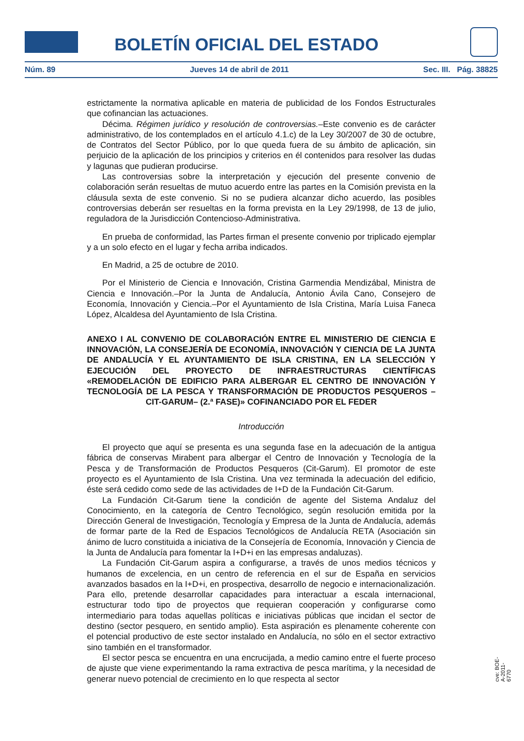BOLETÍN OFICIAL DEL ESTADO
Núm. 89 Jueves 14 de abril de 2011 Sec. III. Pág. 38825
estrictamente la normativa aplicable en materia de publicidad de los Fondos Estructurales que cofinancian las actuaciones.
Décima. Régimen jurídico y resolución de controversias.–Este convenio es de carácter administrativo, de los contemplados en el artículo 4.1.c) de la Ley 30/2007 de 30 de octubre, de Contratos del Sector Público, por lo que queda fuera de su ámbito de aplicación, sin perjuicio de la aplicación de los principios y criterios en él contenidos para resolver las dudas y lagunas que pudieran producirse.
Las controversias sobre la interpretación y ejecución del presente convenio de colaboración serán resueltas de mutuo acuerdo entre las partes en la Comisión prevista en la cláusula sexta de este convenio. Si no se pudiera alcanzar dicho acuerdo, las posibles controversias deberán ser resueltas en la forma prevista en la Ley 29/1998, de 13 de julio, reguladora de la Jurisdicción Contencioso-Administrativa.
En prueba de conformidad, las Partes firman el presente convenio por triplicado ejemplar y a un solo efecto en el lugar y fecha arriba indicados.
En Madrid, a 25 de octubre de 2010.
Por el Ministerio de Ciencia e Innovación, Cristina Garmendia Mendizábal, Ministra de Ciencia e Innovación.–Por la Junta de Andalucía, Antonio Ávila Cano, Consejero de Economía, Innovación y Ciencia.–Por el Ayuntamiento de Isla Cristina, María Luisa Faneca López, Alcaldesa del Ayuntamiento de Isla Cristina.
ANEXO I AL CONVENIO DE COLABORACIÓN ENTRE EL MINISTERIO DE CIENCIA E INNOVACIÓN, LA CONSEJERÍA DE ECONOMÍA, INNOVACIÓN Y CIENCIA DE LA JUNTA DE ANDALUCÍA Y EL AYUNTAMIENTO DE ISLA CRISTINA, EN LA SELECCIÓN Y EJECUCIÓN DEL PROYECTO DE INFRAESTRUCTURAS CIENTÍFICAS «REMODELACIÓN DE EDIFICIO PARA ALBERGAR EL CENTRO DE INNOVACIÓN Y TECNOLOGÍA DE LA PESCA Y TRANSFORMACIÓN DE PRODUCTOS PESQUEROS –CIT-GARUM– (2.ª FASE)» COFINANCIADO POR EL FEDER
Introducción
El proyecto que aquí se presenta es una segunda fase en la adecuación de la antigua fábrica de conservas Mirabent para albergar el Centro de Innovación y Tecnología de la Pesca y de Transformación de Productos Pesqueros (Cit-Garum). El promotor de este proyecto es el Ayuntamiento de Isla Cristina. Una vez terminada la adecuación del edificio, éste será cedido como sede de las actividades de I+D de la Fundación Cit-Garum.
La Fundación Cit-Garum tiene la condición de agente del Sistema Andaluz del Conocimiento, en la categoría de Centro Tecnológico, según resolución emitida por la Dirección General de Investigación, Tecnología y Empresa de la Junta de Andalucía, además de formar parte de la Red de Espacios Tecnológicos de Andalucía RETA (Asociación sin ánimo de lucro constituida a iniciativa de la Consejería de Economía, Innovación y Ciencia de la Junta de Andalucía para fomentar la I+D+i en las empresas andaluzas).
La Fundación Cit-Garum aspira a configurarse, a través de unos medios técnicos y humanos de excelencia, en un centro de referencia en el sur de España en servicios avanzados basados en la I+D+i, en prospectiva, desarrollo de negocio e internacionalización. Para ello, pretende desarrollar capacidades para interactuar a escala internacional, estructurar todo tipo de proyectos que requieran cooperación y configurarse como intermediario para todas aquellas políticas e iniciativas públicas que incidan el sector de destino (sector pesquero, en sentido amplio). Esta aspiración es plenamente coherente con el potencial productivo de este sector instalado en Andalucía, no sólo en el sector extractivo sino también en el transformador.
El sector pesca se encuentra en una encrucijada, a medio camino entre el fuerte proceso de ajuste que viene experimentando la rama extractiva de pesca marítima, y la necesidad de generar nuevo potencial de crecimiento en lo que respecta al sector
cve: BOE-A-2011-6770